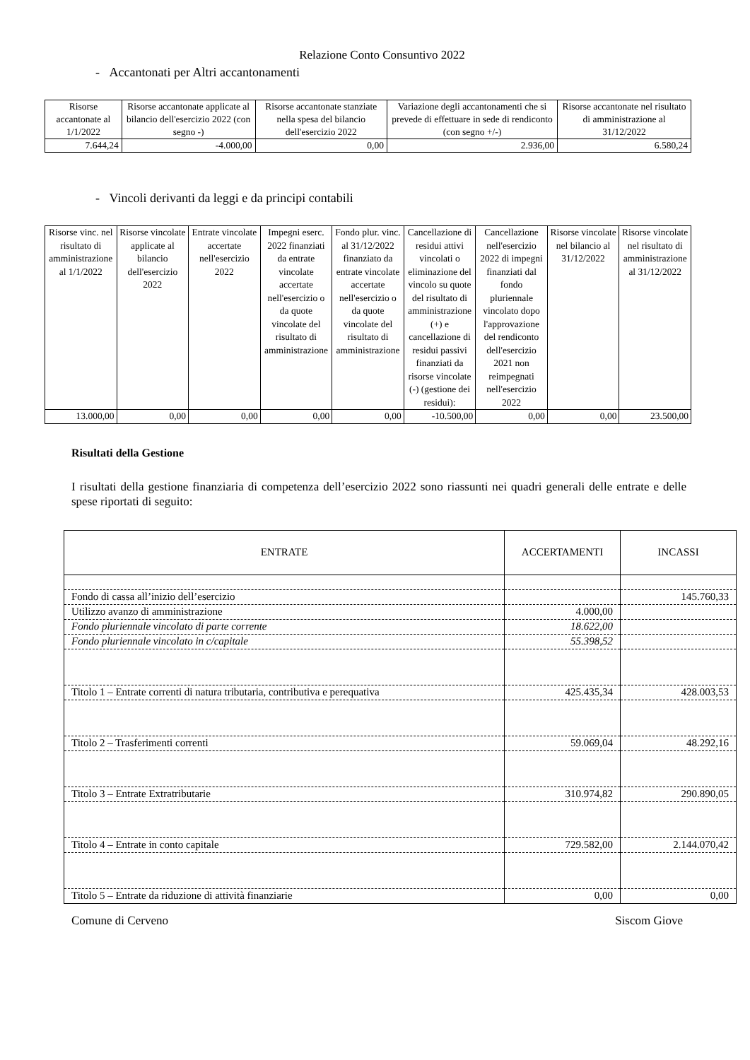Relazione Conto Consuntivo 2022
- Accantonati per Altri accantonamenti
| Risorse accantonate al 1/1/2022 | Risorse accantonate applicate al bilancio dell'esercizio 2022 (con segno -) | Risorse accantonate stanziate nella spesa del bilancio dell'esercizio 2022 | Variazione degli accantonamenti che si prevede di effettuare in sede di rendiconto (con segno +/-) | Risorse accantonate nel risultato di amministrazione al 31/12/2022 |
| 7.644,24 | -4.000,00 | 0,00 | 2.936,00 | 6.580,24 |
- Vincoli derivanti da leggi e da principi contabili
| Risorse vinc. nel risultato di amministrazione al 1/1/2022 | Risorse vincolate applicate al bilancio dell'esercizio 2022 | Entrate vincolate accertate nell'esercizio 2022 | Impegni eserc. 2022 finanziati da entrate vincolate accertate nell'esercizio o da quote vincolate del risultato di amministrazione | Fondo plur. vinc. al 31/12/2022 finanziato da entrate vincolate accertate nell'esercizio o da quote vincolate del risultato di amministrazione | Cancellazione di residui attivi vincolati o eliminazione del vincolo su quote del risultato di amministrazione (+) e cancellazione di residui passivi finanziati da risorse vincolate (-) (gestione dei residui): | Cancellazione nell'esercizio 2022 di impegni finanziati dal fondo pluriennale vincolato dopo l'approvazione del rendiconto dell'esercizio 2021 non reimpegnati nell'esercizio 2022 | Risorse vincolate nel bilancio al 31/12/2022 | Risorse vincolate nel risultato di amministrazione al 31/12/2022 |
| 13.000,00 | 0,00 | 0,00 | 0,00 | 0,00 | -10.500,00 | 0,00 | 0,00 | 23.500,00 |
Risultati della Gestione
I risultati della gestione finanziaria di competenza dell’esercizio 2022 sono riassunti nei quadri generali delle entrate e delle spese riportati di seguito:
| ENTRATE | ACCERTAMENTI | INCASSI |
| Fondo di cassa all’inizio dell’esercizio | | 145.760,33 |
| Utilizzo avanzo di amministrazione | 4.000,00 | |
| Fondo pluriennale vincolato di parte corrente | 18.622,00 | |
| Fondo pluriennale vincolato in c/capitale | 55.398,52 | |
| Titolo 1 – Entrate correnti di natura tributaria, contributiva e perequativa | 425.435,34 | 428.003,53 |
| Titolo 2 – Trasferimenti correnti | 59.069,04 | 48.292,16 |
| Titolo 3 – Entrate Extratributarie | 310.974,82 | 290.890,05 |
| Titolo 4 – Entrate in conto capitale | 729.582,00 | 2.144.070,42 |
| Titolo 5 – Entrate da riduzione di attività finanziarie | 0,00 | 0,00 |
Comune di Cerveno Siscom Giove